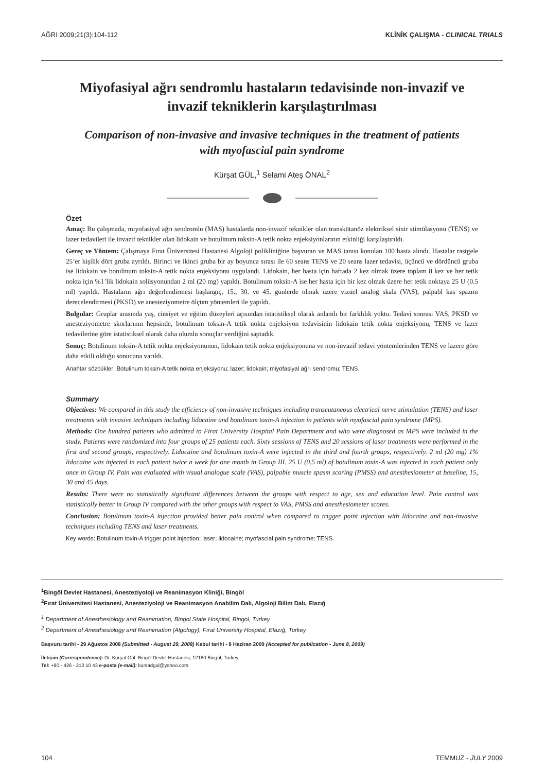AĞRI 2009;21(3):104-112 KLİNİK ÇALIŞMA - CLINICAL TRIALS
Miyofasiyal ağrı sendromlu hastaların tedavisinde non-invazif ve
invazif tekniklerin karşılaştırılması
Comparison of non-invasive and invasive techniques in the treatment of patients
with myofascial pain syndrome
Kürşat GÜL,<sup>1</sup> Selami Ateş ÖNAL<sup>2</sup>
Özet
Amaç: Bu çalışmada, miyofasiyal ağrı sendromlu (MAS) hastalarda non-invazif teknikler olan transkütanöz elektriksel sinir stimülasyonu (TENS) ve lazer tedavileri ile invazif teknikler olan lidokain ve botulinum toksin-A tetik nokta enjeksiyonlarının etkinliği karşılaştırıldı.
Gereç ve Yöntem: Çalışmaya Fırat Üniversitesi Hastanesi Algoloji polikliniğine başvuran ve MAS tanısı konulan 100 hasta alındı. Hastalar rastgele 25’er kişilik dört gruba ayrıldı. Birinci ve ikinci gruba bir ay boyunca sırası ile 60 seans TENS ve 20 seans lazer tedavisi, üçüncü ve dördüncü gruba ise lidokain ve botulinum toksin-A tetik nokta enjeksiyonu uygulandı. Lidokain, her hasta için haftada 2 kez olmak üzere toplam 8 kez ve her tetik nokta için %1’lik lidokain solüsyonundan 2 ml (20 mg) yapıldı. Botulinum toksin-A ise her hasta için bir kez olmak üzere her tetik noktaya 25 U (0.5 ml) yapıldı. Hastaların ağrı değerlendirmesi başlangıç, 15., 30. ve 45. günlerde olmak üzere vizüel analog skala (VAS), palpabl kas spazmı derecelendirmesi (PKSD) ve anesteziyometre ölçüm yöntemleri ile yapıldı.
Bulgular: Gruplar arasında yaş, cinsiyet ve eğitim düzeyleri açısından istatistiksel olarak anlamlı bir farklılık yoktu. Tedavi sonrası VAS, PKSD ve anesteziyometre skorlarının hepsinde, botulinum toksin-A tetik nokta enjeksiyon tedavisinin lidokain tetik nokta enjeksiyonu, TENS ve lazer tedavilerine göre istatistiksel olarak daha olumlu sonuçlar verdiğini saptadık.
Sonuç: Botulinum toksin-A tetik nokta enjeksiyonunun, lidokain tetik nokta enjeksiyonuna ve non-invazif tedavi yöntemlerinden TENS ve lazere göre daha etkili olduğu sonucuna varıldı.
Anahtar sözcükler: Botulinum toksin-A tetik nokta enjeksiyonu; lazer; lidokain; miyofasiyal ağrı sendromu; TENS.
Summary
Objectives: We compared in this study the efficiency of non-invasive techniques including transcutaneous electrical nerve stimulation (TENS) and laser treatments with invasive techniques including lidocaine and botulinum toxin-A injection in patients with myofascial pain syndrome (MPS).
Methods: One hundred patients who admitted to Firat University Hospital Pain Department and who were diagnosed as MPS were included in the study. Patients were randomized into four groups of 25 patients each. Sixty sessions of TENS and 20 sessions of laser treatments were performed in the first and second groups, respectively. Lidocaine and botulinum toxin-A were injected in the third and fourth groups, respectively. 2 ml (20 mg) 1% lidocaine was injected in each patient twice a week for one month in Group III. 25 U (0.5 ml) of botulinum toxin-A was injected in each patient only once in Group IV. Pain was evaluated with visual analogue scale (VAS), palpable muscle spasm scoring (PMSS) and anesthesiometer at baseline, 15, 30 and 45 days.
Results: There were no statistically significant differences between the groups with respect to age, sex and education level. Pain control was statistically better in Group IV compared with the other groups with respect to VAS, PMSS and anesthesiometer scores.
Conclusion: Botulinum toxin-A injection provided better pain control when compared to trigger point injection with lidocaine and non-invasive techniques including TENS and laser treatments.
Key words: Botulinum toxin-A trigger point injection; laser; lidocaine; myofascial pain syndrome; TENS.
<sup>1</sup> Bingöl Devlet Hastanesi, Anesteziyoloji ve Reanimasyon Kliniği, Bingöl
<sup>2</sup> Fırat Üniversitesi Hastanesi, Anesteziyoloji ve Reanimasyon Anabilim Dalı, Algoloji Bilim Dalı, Elazığ
<sup>1</sup> Department of Anesthesiology and Reanimation, Bingol State Hospital, Bingol, Turkey
<sup>2</sup> Department of Anesthesiology and Reanimation (Algology), Fırat University Hospital, Elazığ, Turkey
Başvuru tarihi - 29 Ağustos 2008 (Submitted - August 29, 2008) Kabul tarihi - 8 Haziran 2009 (Accepted for publication - June 8, 2009)
İletişim (Correspondence): Dr. Kürşat Gül. Bingöl Devlet Hastanesi, 12180 Bingöl, Turkey.
Tel: +90 - 426 - 213 10 43 e-posta (e-mail): kursadgul@yahoo.com
104 TEMMUZ - JULY 2009